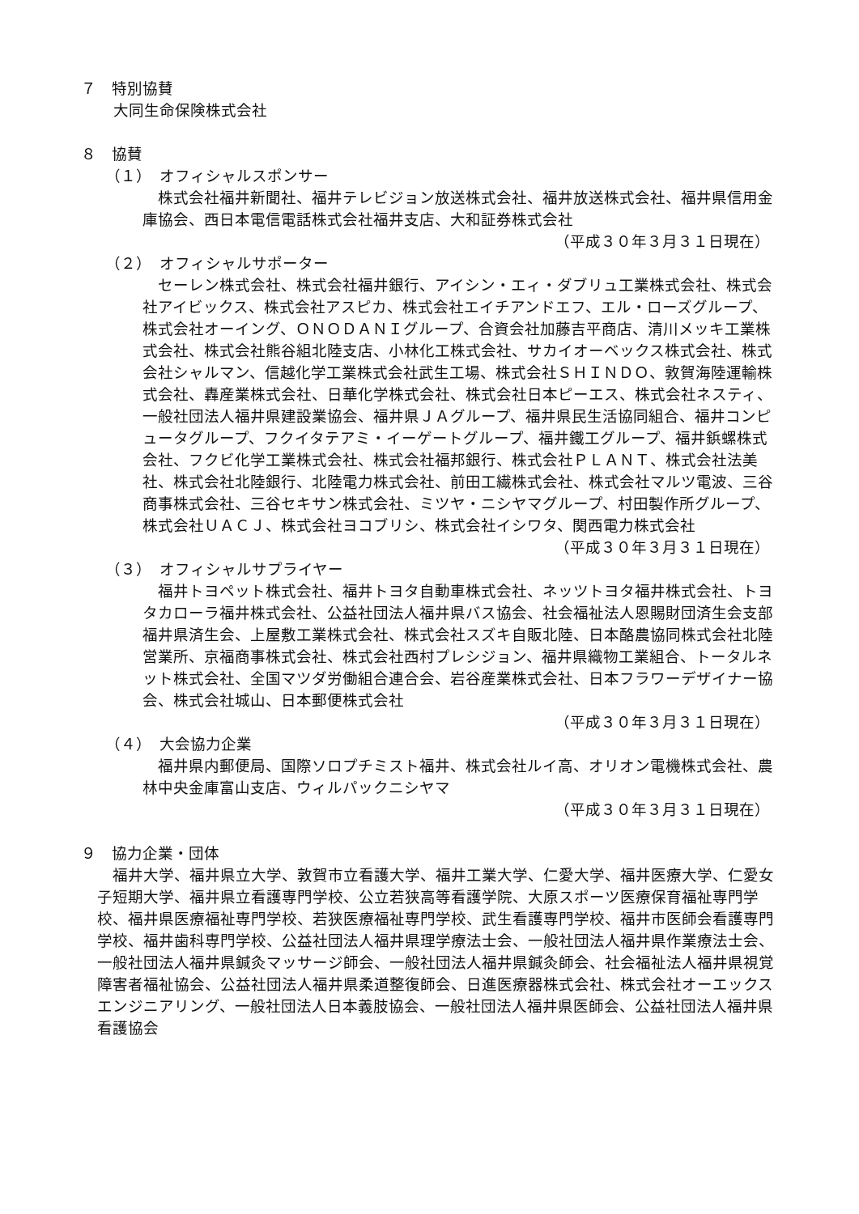７　特別協賛
大同生命保険株式会社
８　協賛
（１）　オフィシャルスポンサー
　株式会社福井新聞社、福井テレビジョン放送株式会社、福井放送株式会社、福井県信用金庫協会、西日本電信電話株式会社福井支店、大和証券株式会社
（平成３０年３月３１日現在）
（２）　オフィシャルサポーター
　セーレン株式会社、株式会社福井銀行、アイシン・エィ・ダブリュ工業株式会社、株式会社アイビックス、株式会社アスピカ、株式会社エイチアンドエフ、エル・ローズグループ、株式会社オーイング、ＯＮＯＤＡＮＩグループ、合資会社加藤吉平商店、清川メッキ工業株式会社、株式会社熊谷組北陸支店、小林化工株式会社、サカイオーベックス株式会社、株式会社シャルマン、信越化学工業株式会社武生工場、株式会社ＳＨＩＮＤＯ、敦賀海陸運輸株式会社、轟産業株式会社、日華化学株式会社、株式会社日本ピーエス、株式会社ネスティ、一般社団法人福井県建設業協会、福井県ＪＡグループ、福井県民生活協同組合、福井コンピュータグループ、フクイタテアミ・イーゲートグループ、福井鐵工グループ、福井鋲螺株式会社、フクビ化学工業株式会社、株式会社福邦銀行、株式会社ＰＬＡＮＴ、株式会社法美社、株式会社北陸銀行、北陸電力株式会社、前田工繊株式会社、株式会社マルツ電波、三谷商事株式会社、三谷セキサン株式会社、ミツヤ・ニシヤマグループ、村田製作所グループ、株式会社ＵＡＣＪ、株式会社ヨコブリシ、株式会社イシワタ、関西電力株式会社
（平成３０年３月３１日現在）
（３）　オフィシャルサプライヤー
　福井トヨペット株式会社、福井トヨタ自動車株式会社、ネッツトヨタ福井株式会社、トヨタカローラ福井株式会社、公益社団法人福井県バス協会、社会福祉法人恩賜財団済生会支部福井県済生会、上屋敷工業株式会社、株式会社スズキ自販北陸、日本酪農協同株式会社北陸営業所、京福商事株式会社、株式会社西村プレシジョン、福井県織物工業組合、トータルネット株式会社、全国マツダ労働組合連合会、岩谷産業株式会社、日本フラワーデザイナー協会、株式会社城山、日本郵便株式会社
（平成３０年３月３１日現在）
（４）　大会協力企業
　福井県内郵便局、国際ソロプチミスト福井、株式会社ルイ高、オリオン電機株式会社、農林中央金庫富山支店、ウィルパックニシヤマ
（平成３０年３月３１日現在）
９　協力企業・団体
　福井大学、福井県立大学、敦賀市立看護大学、福井工業大学、仁愛大学、福井医療大学、仁愛女子短期大学、福井県立看護専門学校、公立若狭高等看護学院、大原スポーツ医療保育福祉専門学校、福井県医療福祉専門学校、若狭医療福祉専門学校、武生看護専門学校、福井市医師会看護専門学校、福井歯科専門学校、公益社団法人福井県理学療法士会、一般社団法人福井県作業療法士会、一般社団法人福井県鍼灸マッサージ師会、一般社団法人福井県鍼灸師会、社会福祉法人福井県視覚障害者福祉協会、公益社団法人福井県柔道整復師会、日進医療器株式会社、株式会社オーエックスエンジニアリング、一般社団法人日本義肢協会、一般社団法人福井県医師会、公益社団法人福井県看護協会